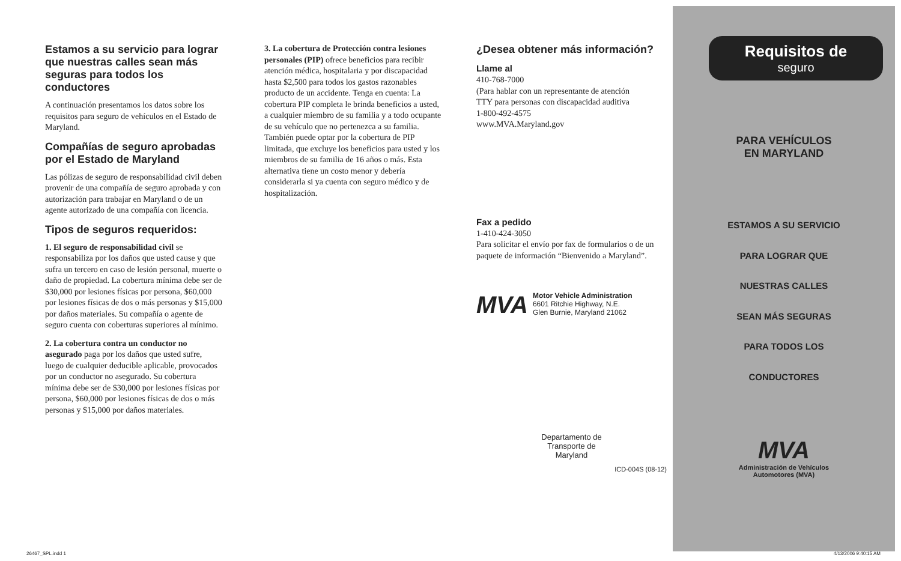Estamos a su servicio para lograr que nuestras calles sean más seguras para todos los conductores
A continuación presentamos los datos sobre los requisitos para seguro de vehículos en el Estado de Maryland.
Compañías de seguro aprobadas por el Estado de Maryland
Las pólizas de seguro de responsabilidad civil deben provenir de una compañía de seguro aprobada y con autorización para trabajar en Maryland o de un agente autorizado de una compañía con licencia.
Tipos de seguros requeridos:
1. El seguro de responsabilidad civil se responsabiliza por los daños que usted cause y que sufra un tercero en caso de lesión personal, muerte o daño de propiedad. La cobertura mínima debe ser de $30,000 por lesiones físicas por persona, $60,000 por lesiones físicas de dos o más personas y $15,000 por daños materiales. Su compañía o agente de seguro cuenta con coberturas superiores al mínimo.
2. La cobertura contra un conductor no asegurado paga por los daños que usted sufre, luego de cualquier deducible aplicable, provocados por un conductor no asegurado. Su cobertura mínima debe ser de $30,000 por lesiones físicas por persona, $60,000 por lesiones físicas de dos o más personas y $15,000 por daños materiales.
3. La cobertura de Protección contra lesiones personales (PIP) ofrece beneficios para recibir atención médica, hospitalaria y por discapacidad hasta $2,500 para todos los gastos razonables producto de un accidente. Tenga en cuenta: La cobertura PIP completa le brinda beneficios a usted, a cualquier miembro de su familia y a todo ocupante de su vehículo que no pertenezca a su familia. También puede optar por la cobertura de PIP limitada, que excluye los beneficios para usted y los miembros de su familia de 16 años o más. Esta alternativa tiene un costo menor y debería considerarla si ya cuenta con seguro médico y de hospitalización.
¿Desea obtener más información?
Llame al
410-768-7000
(Para hablar con un representante de atención
TTY para personas con discapacidad auditiva
1-800-492-4575
www.MVA.Maryland.gov
Fax a pedido
1-410-424-3050
Para solicitar el envío por fax de formularios o de un paquete de información “Bienvenido a Maryland”.
MVA
Motor Vehicle Administration
6601 Ritchie Highway, N.E.
Glen Burnie, Maryland 21062
Departamento de
Transporte de
Maryland
ICD-004S (08-12)
Requisitos de
seguro
PARA VEHÍCULOS
EN MARYLAND
ESTAMOS A SU SERVICIO
PARA LOGRAR QUE
NUESTRAS CALLES
SEAN MÁS SEGURAS
PARA TODOS LOS
CONDUCTORES
MVA
Administración de Vehículos
Automotores (MVA)
26467_SPL.indd 1 4/13/2006 9:40:15 AM